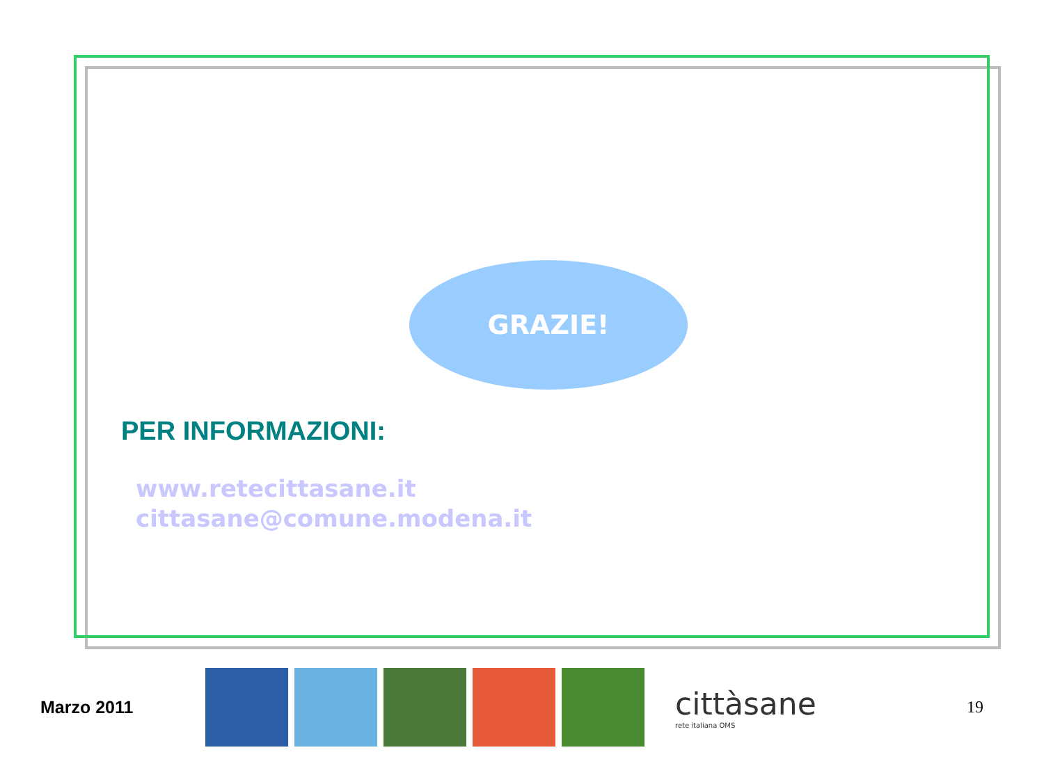GRAZIE!
PER INFORMAZIONI:
www.retecittasane.it
cittasane@comune.modena.it
Marzo 2011
cittàsane
rete italiana OMS
19